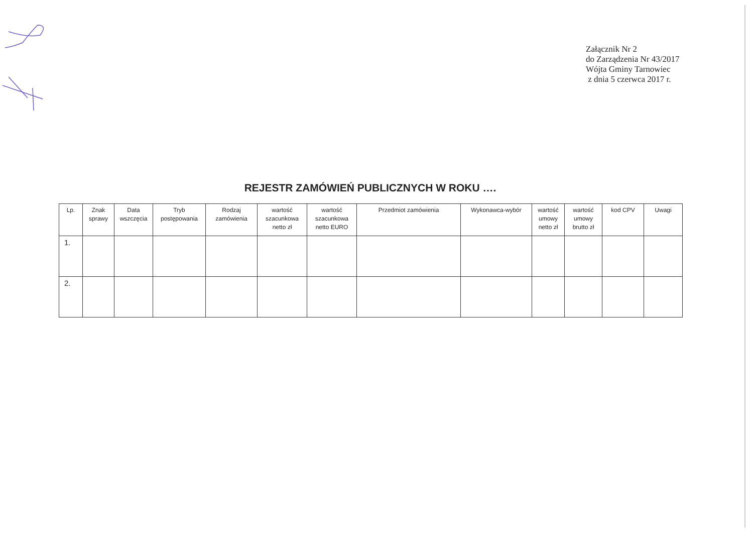Załącznik Nr 2
do Zarządzenia Nr 43/2017
Wójta Gminy Tarnowiec
z dnia 5 czerwca 2017 r.
REJESTR ZAMÓWIEŃ PUBLICZNYCH W ROKU ….
| Lp. | Znak sprawy | Data wszczęcia | Tryb postępowania | Rodzaj zamówienia | wartość szacunkowa netto zł | wartość szacunkowa netto EURO | Przedmiot zamówienia | Wykonawca-wybór | wartość umowy netto zł | wartość umowy brutto zł | kod CPV | Uwagi |
| --- | --- | --- | --- | --- | --- | --- | --- | --- | --- | --- | --- | --- |
| 1. | | | | | | | | | | | | |
| 2. | | | | | | | | | | | | |